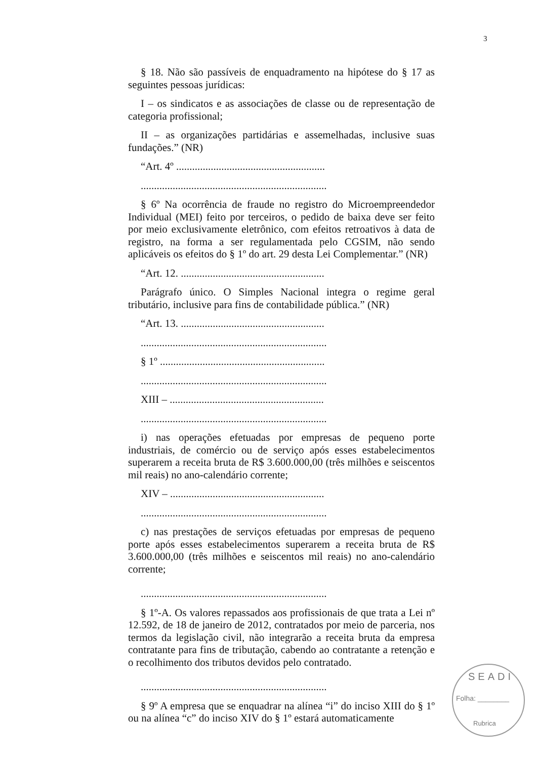3
§ 18. Não são passíveis de enquadramento na hipótese do § 17 as seguintes pessoas jurídicas:
I – os sindicatos e as associações de classe ou de representação de categoria profissional;
II – as organizações partidárias e assemelhadas, inclusive suas fundações.” (NR)
“Art. 4º ........................................................
......................................................................
§ 6º Na ocorrência de fraude no registro do Microempreendedor Individual (MEI) feito por terceiros, o pedido de baixa deve ser feito por meio exclusivamente eletrônico, com efeitos retroativos à data de registro, na forma a ser regulamentada pelo CGSIM, não sendo aplicáveis os efeitos do § 1º do art. 29 desta Lei Complementar.” (NR)
“Art. 12. ......................................................
Parágrafo único. O Simples Nacional integra o regime geral tributário, inclusive para fins de contabilidade pública.” (NR)
“Art. 13. ......................................................
......................................................................
§ 1º ..............................................................
......................................................................
XIII – ..........................................................
......................................................................
i) nas operações efetuadas por empresas de pequeno porte industriais, de comércio ou de serviço após esses estabelecimentos superarem a receita bruta de R$ 3.600.000,00 (três milhões e seiscentos mil reais) no ano-calendário corrente;
XIV – ..........................................................
......................................................................
c) nas prestações de serviços efetuadas por empresas de pequeno porte após esses estabelecimentos superarem a receita bruta de R$ 3.600.000,00 (três milhões e seiscentos mil reais) no ano-calendário corrente;
......................................................................
§ 1º-A. Os valores repassados aos profissionais de que trata a Lei nº 12.592, de 18 de janeiro de 2012, contratados por meio de parceria, nos termos da legislação civil, não integrarão a receita bruta da empresa contratante para fins de tributação, cabendo ao contratante a retenção e o recolhimento dos tributos devidos pelo contratado.
......................................................................
§ 9º A empresa que se enquadrar na alínea “i” do inciso XIII do § 1º ou na alínea “c” do inciso XIV do § 1º estará automaticamente
SEADI
Folha: ________
Rubrica